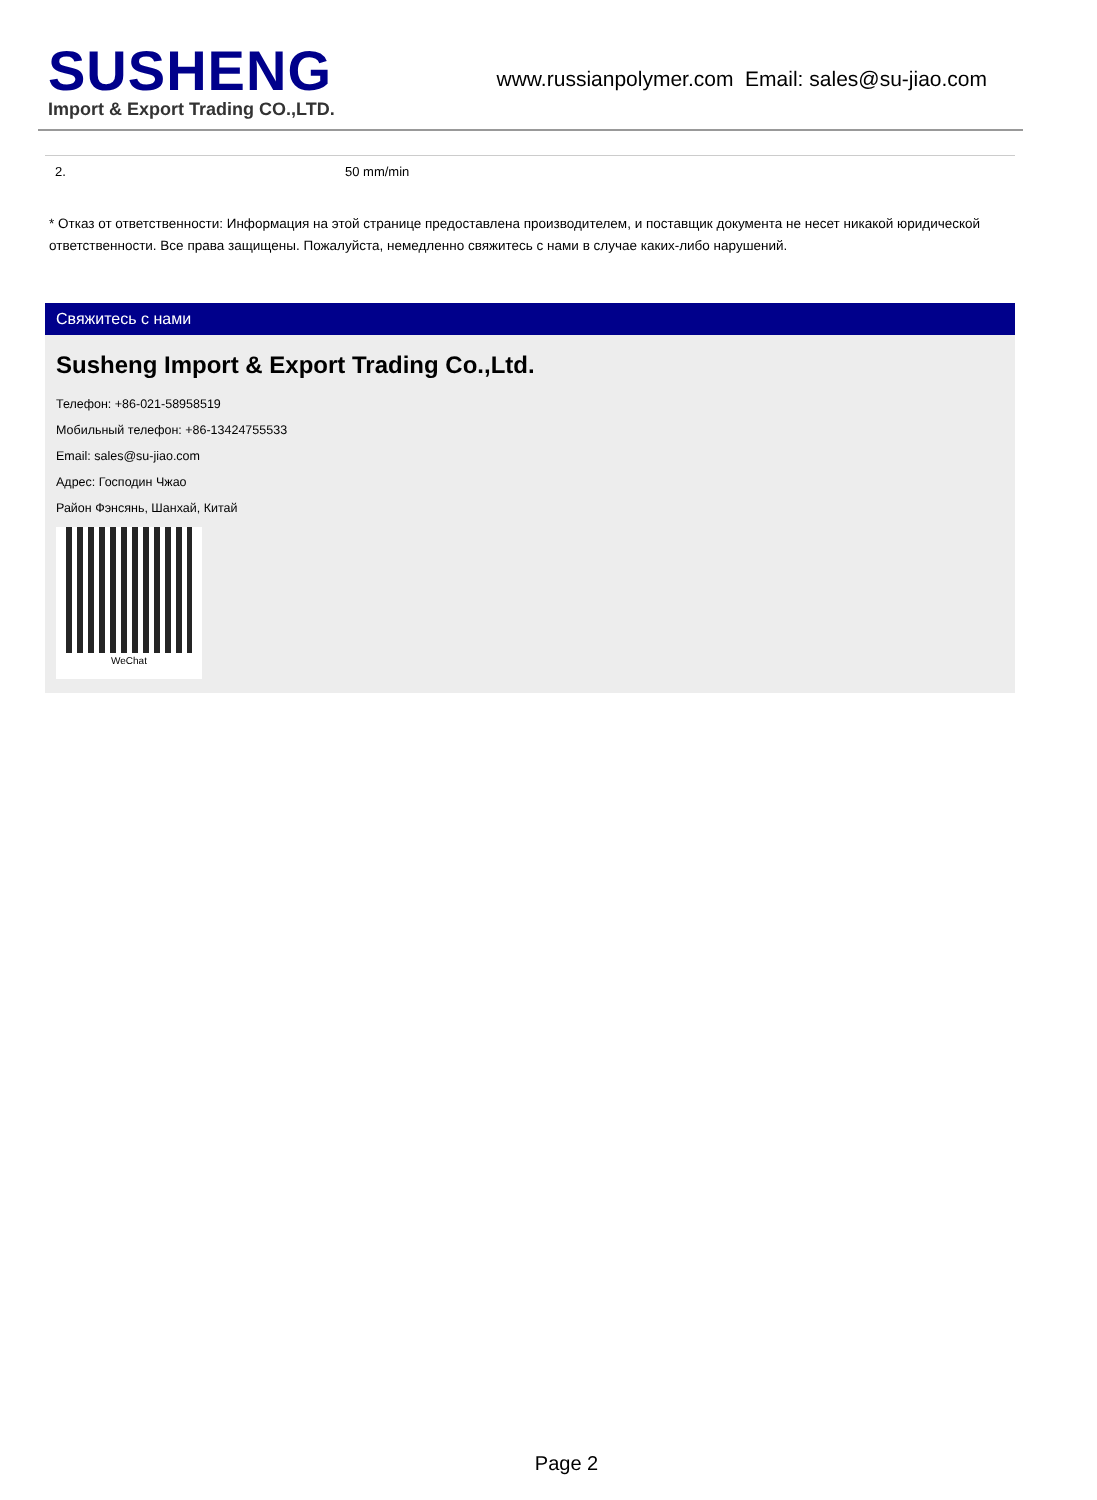SUSHENG
Import & Export Trading CO.,LTD.
www.russianpolymer.com Email: sales@su-jiao.com
| 2. | 50 mm/min |
* Отказ от ответственности: Информация на этой странице предоставлена производителем, и поставщик документа не несет никакой юридической ответственности. Все права защищены. Пожалуйста, немедленно свяжитесь с нами в случае каких-либо нарушений.
Свяжитесь с нами
Susheng Import & Export Trading Co.,Ltd.
Телефон: +86-021-58958519
Мобильный телефон: +86-13424755533
Email: sales@su-jiao.com
Адрес: Господин Чжао
Район Фэнсянь, Шанхай, Китай
WeChat
Page 2